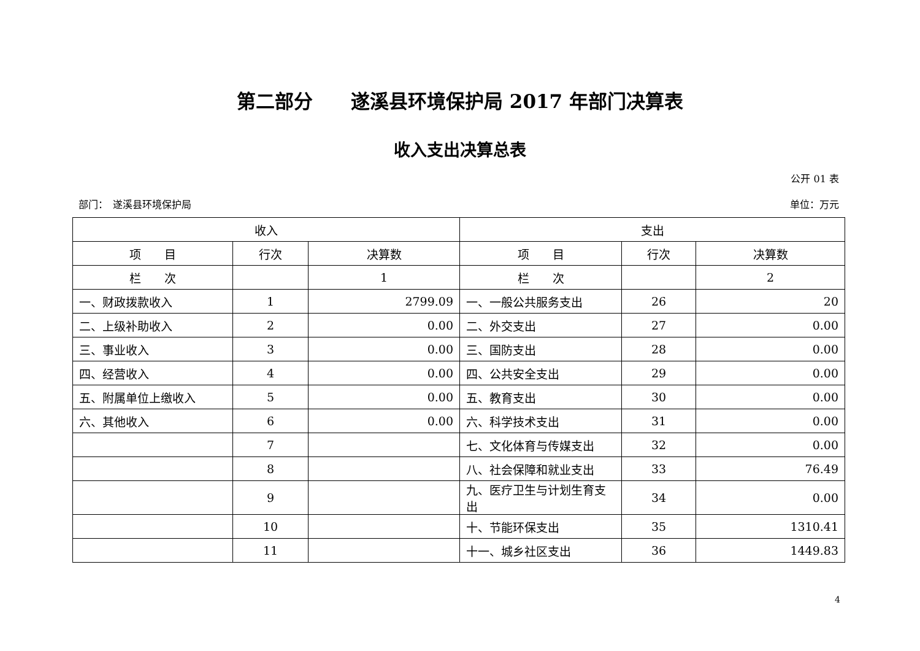第二部分　　遂溪县环境保护局 2017 年部门决算表
收入支出决算总表
公开 01 表
部门：　遂溪县环境保护局 单位：万元
| 收入 | | | 支出 | | |
| --- | --- | --- | --- | --- | --- |
| 项 目 | 行次 | 决算数 | 项 目 | 行次 | 决算数 |
| 栏 次 | | 1 | 栏 次 | | 2 |
| 一、财政拨款收入 | 1 | 2799.09 | 一、一般公共服务支出 | 26 | 20 |
| 二、上级补助收入 | 2 | 0.00 | 二、外交支出 | 27 | 0.00 |
| 三、事业收入 | 3 | 0.00 | 三、国防支出 | 28 | 0.00 |
| 四、经营收入 | 4 | 0.00 | 四、公共安全支出 | 29 | 0.00 |
| 五、附属单位上缴收入 | 5 | 0.00 | 五、教育支出 | 30 | 0.00 |
| 六、其他收入 | 6 | 0.00 | 六、科学技术支出 | 31 | 0.00 |
| | 7 | | 七、文化体育与传媒支出 | 32 | 0.00 |
| | 8 | | 八、社会保障和就业支出 | 33 | 76.49 |
| | 9 | | 九、医疗卫生与计划生育支出 | 34 | 0.00 |
| | 10 | | 十、节能环保支出 | 35 | 1310.41 |
| | 11 | | 十一、城乡社区支出 | 36 | 1449.83 |
4